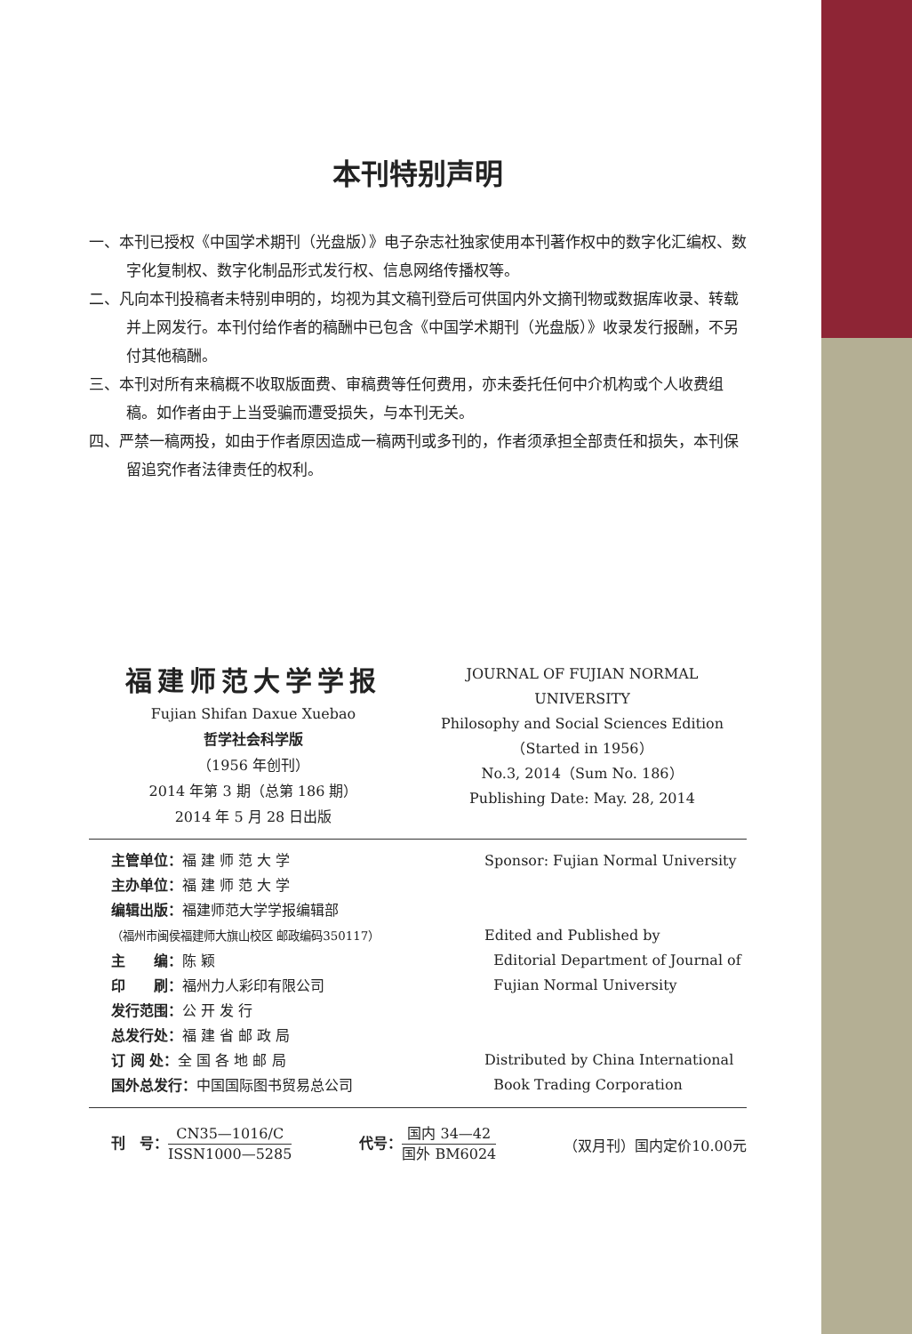本刊特别声明
一、本刊已授权《中国学术期刊（光盘版）》电子杂志社独家使用本刊著作权中的数字化汇编权、数字化复制权、数字化制品形式发行权、信息网络传播权等。
二、凡向本刊投稿者未特别申明的，均视为其文稿刊登后可供国内外文摘刊物或数据库收录、转载并上网发行。本刊付给作者的稿酬中已包含《中国学术期刊（光盘版）》收录发行报酬，不另付其他稿酬。
三、本刊对所有来稿概不收取版面费、审稿费等任何费用，亦未委托任何中介机构或个人收费组稿。如作者由于上当受骗而遭受损失，与本刊无关。
四、严禁一稿两投，如由于作者原因造成一稿两刊或多刊的，作者须承担全部责任和损失，本刊保留追究作者法律责任的权利。
福建师范大学学报
Fujian Shifan Daxue Xuebao
哲学社会科学版
（1956 年创刊）
2014 年第 3 期（总第 186 期）
2014 年 5 月 28 日出版
JOURNAL OF FUJIAN NORMAL UNIVERSITY
Philosophy and Social Sciences Edition
（Started in 1956）
No.3, 2014（Sum No. 186）
Publishing Date: May. 28, 2014
主管单位：福 建 师 范 大 学
主办单位：福 建 师 范 大 学
编辑出版：福建师范大学学报编辑部
（福州市闽侯福建师大旗山校区 邮政编码350117）
主　　编：陈 颖
印　　刷：福州力人彩印有限公司
发行范围：公 开 发 行
总发行处：福 建 省 邮 政 局
订 阅 处：全 国 各 地 邮 局
国外总发行：中国国际图书贸易总公司
Sponsor: Fujian Normal University
Edited and Published by
Editorial Department of Journal of
Fujian Normal University
Distributed by China International
Book Trading Corporation
刊　号：CN35—1016/C ISSN1000—5285
代号：国内 34—42 国外 BM6024
（双月刊）国内定价10.00元